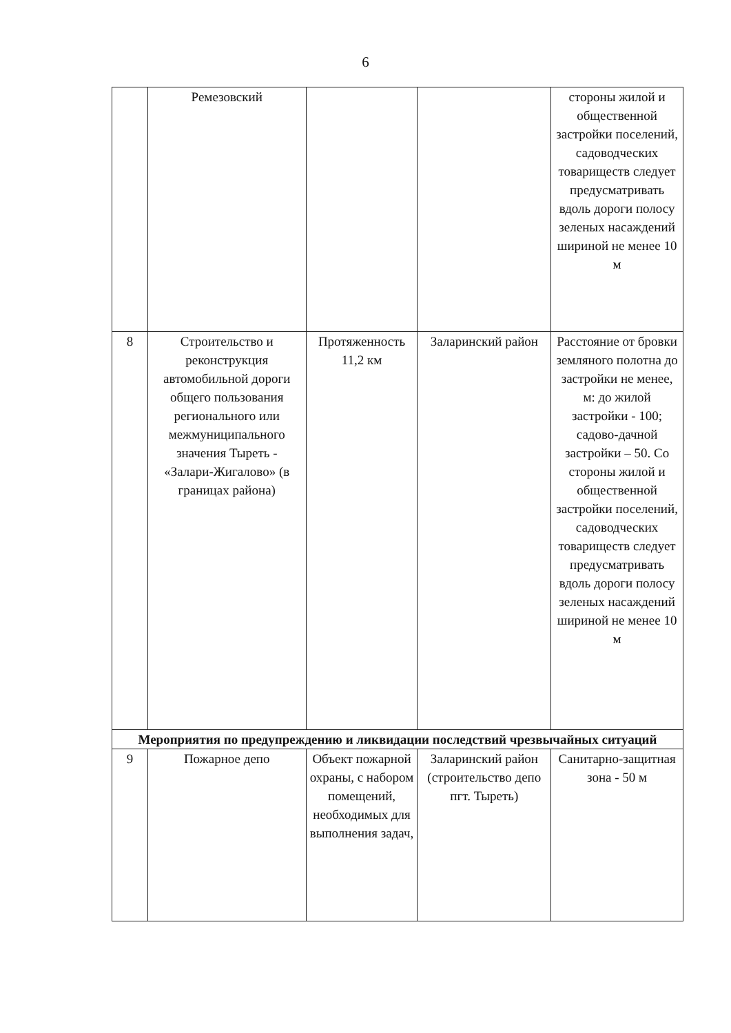6
| | Ремезовский | | | стороны жилой и общественной застройки поселений, садоводческих товариществ следует предусматривать вдоль дороги полосу зеленых насаждений шириной не менее 10 м |
| 8 | Строительство и реконструкция автомобильной дороги общего пользования регионального или межмуниципального значения Тыреть - «Залари-Жигалово» (в границах района) | Протяженность 11,2 км | Заларинский район | Расстояние от бровки земляного полотна до застройки не менее, м: до жилой застройки - 100; садово-дачной застройки – 50. Со стороны жилой и общественной застройки поселений, садоводческих товариществ следует предусматривать вдоль дороги полосу зеленых насаждений шириной не менее 10 м |
| Мероприятия по предупреждению и ликвидации последствий чрезвычайных ситуаций | | | | |
| 9 | Пожарное депо | Объект пожарной охраны, с набором помещений, необходимых для выполнения задач, | Заларинский район (строительство депо пгт. Тыреть) | Санитарно-защитная зона - 50 м |